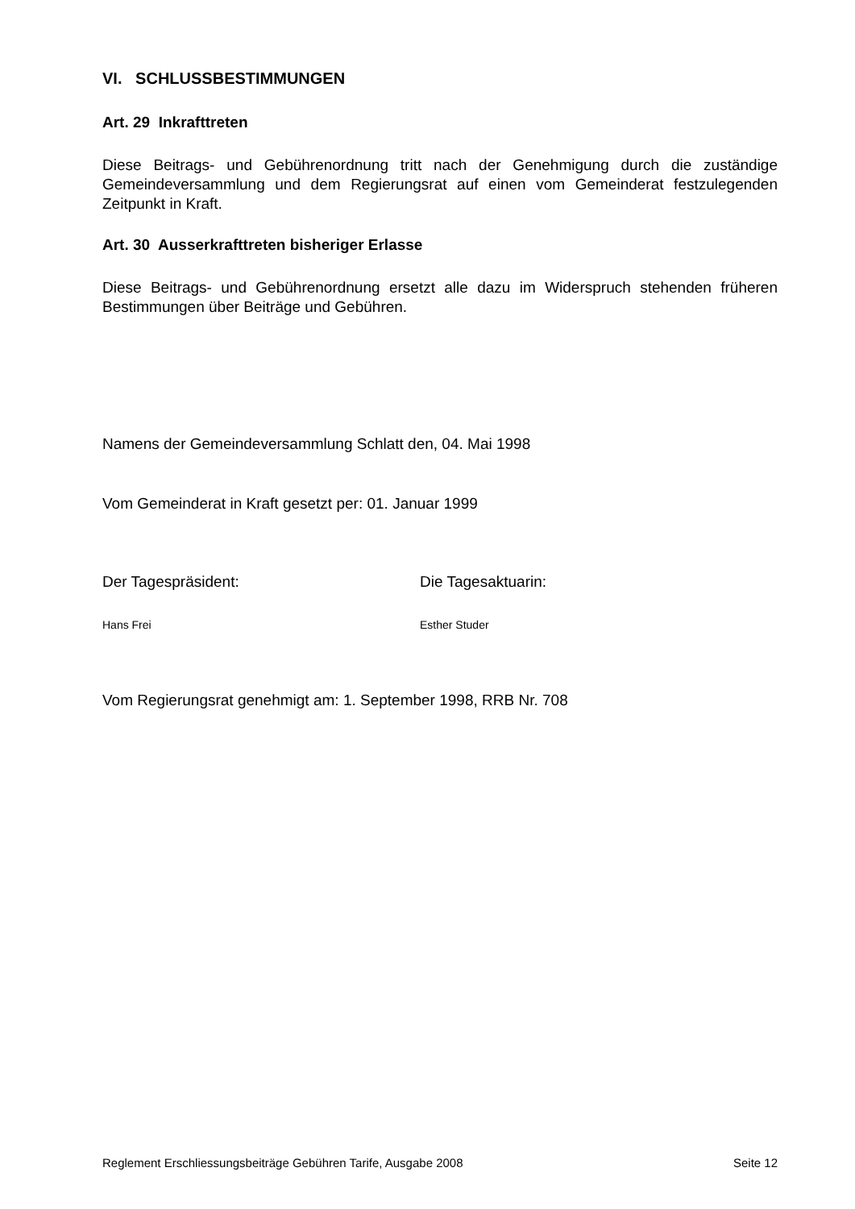VI. SCHLUSSBESTIMMUNGEN
Art. 29 Inkrafttreten
Diese Beitrags- und Gebührenordnung tritt nach der Genehmigung durch die zuständige Gemeindeversammlung und dem Regierungsrat auf einen vom Gemeinderat festzulegenden Zeitpunkt in Kraft.
Art. 30 Ausserkrafttreten bisheriger Erlasse
Diese Beitrags- und Gebührenordnung ersetzt alle dazu im Widerspruch stehenden früheren Bestimmungen über Beiträge und Gebühren.
Namens der Gemeindeversammlung Schlatt den, 04. Mai 1998
Vom Gemeinderat in Kraft gesetzt per: 01. Januar 1999
Der Tagespräsident: Die Tagesaktuarin:
Hans Frei Esther Studer
Vom Regierungsrat genehmigt am: 1. September 1998, RRB Nr. 708
Reglement Erschliessungsbeiträge Gebühren Tarife, Ausgabe 2008 Seite 12